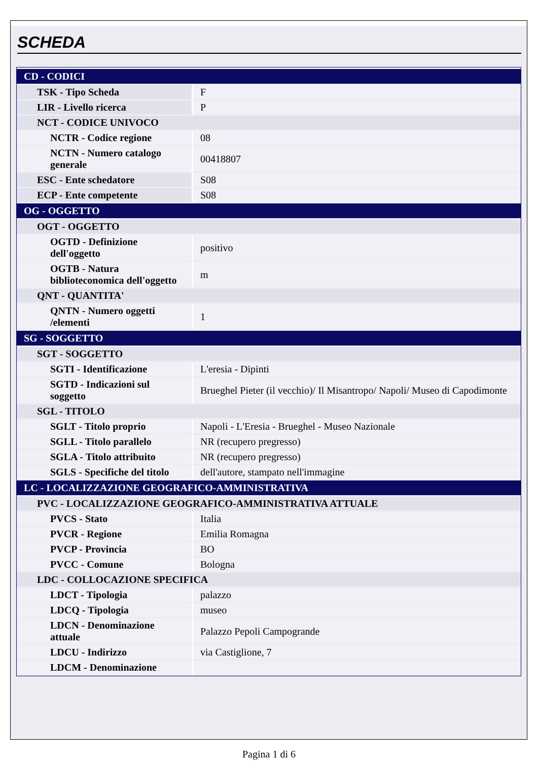SCHEDA
| CD - CODICI | |
| TSK - Tipo Scheda | F |
| LIR - Livello ricerca | P |
| NCT - CODICE UNIVOCO | |
| NCTR - Codice regione | 08 |
| NCTN - Numero catalogo generale | 00418807 |
| ESC - Ente schedatore | S08 |
| ECP - Ente competente | S08 |
| OG - OGGETTO | |
| OGT - OGGETTO | |
| OGTD - Definizione dell'oggetto | positivo |
| OGTB - Natura biblioteconomica dell'oggetto | m |
| QNT - QUANTITA' | |
| QNTN - Numero oggetti /elementi | 1 |
| SG - SOGGETTO | |
| SGT - SOGGETTO | |
| SGTI - Identificazione | L'eresia - Dipinti |
| SGTD - Indicazioni sul soggetto | Brueghel Pieter (il vecchio)/ Il Misantropo/ Napoli/ Museo di Capodimonte |
| SGL - TITOLO | |
| SGLT - Titolo proprio | Napoli - L'Eresia - Brueghel - Museo Nazionale |
| SGLL - Titolo parallelo | NR (recupero pregresso) |
| SGLA - Titolo attribuito | NR (recupero pregresso) |
| SGLS - Specifiche del titolo | dell'autore, stampato nell'immagine |
| LC - LOCALIZZAZIONE GEOGRAFICO-AMMINISTRATIVA | |
| PVC - LOCALIZZAZIONE GEOGRAFICO-AMMINISTRATIVA ATTUALE | |
| PVCS - Stato | Italia |
| PVCR - Regione | Emilia Romagna |
| PVCP - Provincia | BO |
| PVCC - Comune | Bologna |
| LDC - COLLOCAZIONE SPECIFICA | |
| LDCT - Tipologia | palazzo |
| LDCQ - Tipologia | museo |
| LDCN - Denominazione attuale | Palazzo Pepoli Campogrande |
| LDCU - Indirizzo | via Castiglione, 7 |
| LDCM - Denominazione | |
Pagina 1 di 6